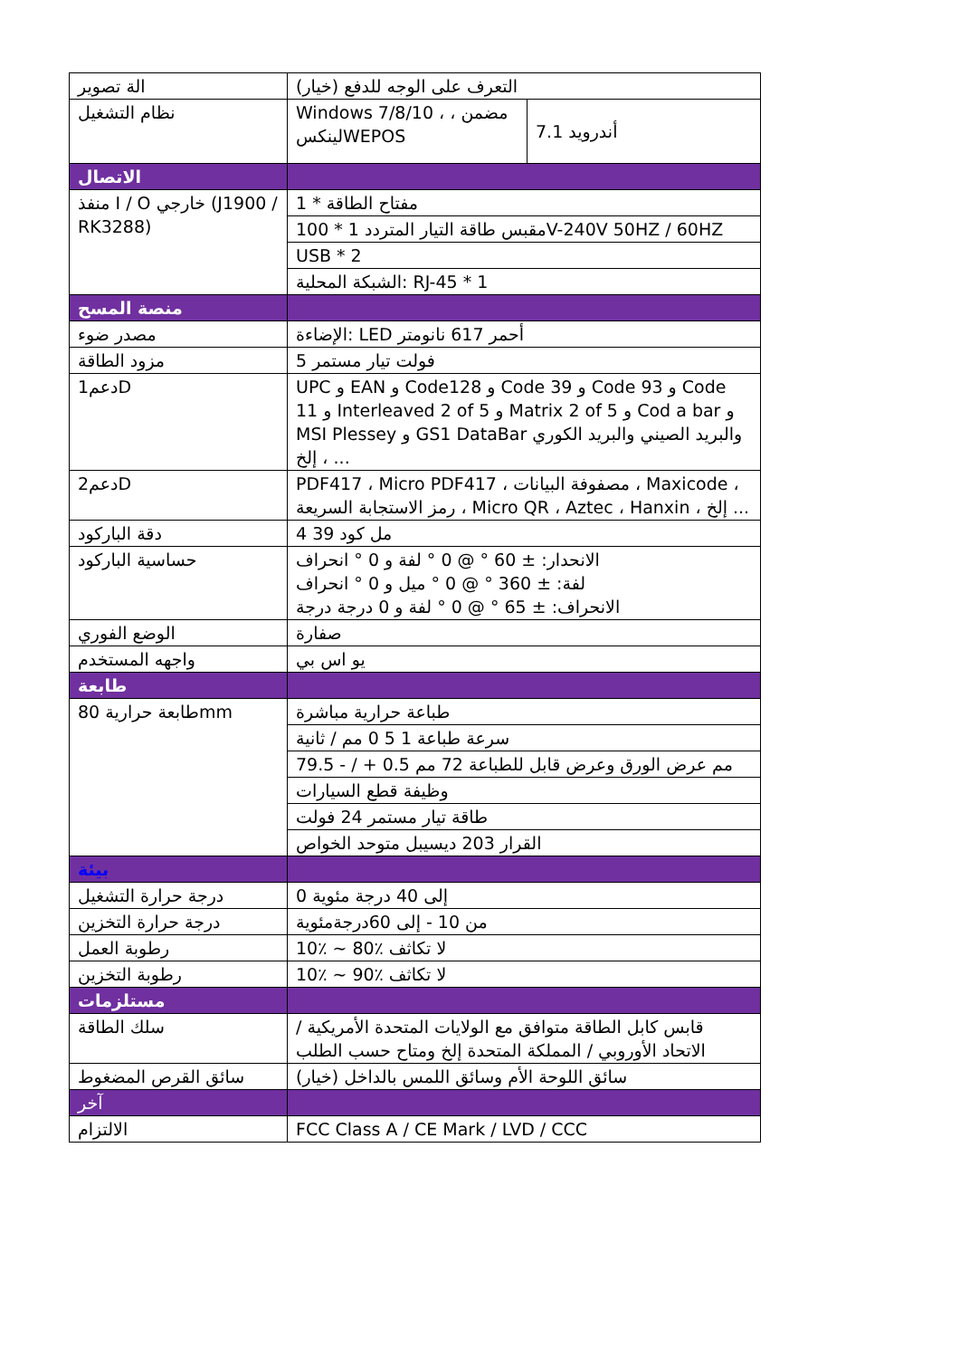| الة تصوير | التعرف على الوجه للدفع (خيار) | |
| نظام التشغيل | Windows 7/8/10 ، مضمن ، لينكسWEPOS | أندرويد 7.1 |
| الاتصال | | |
| منفذ I / O خارجي (J1900 / RK3288) | 1 * مفتاح الطاقة | |
| | مقبس طاقة التيار المتردد 1 * 100V-240V 50HZ / 60HZ | |
| | USB * 2 | |
| | الشبكة المحلية: RJ-45 * 1 | |
| منصة المسح | | |
| مصدر ضوء | الإضاءة: LED أحمر 617 نانومتر | |
| مزود الطاقة | 5 فولت تيار مستمر | |
| دعم1D | UPC و EAN و Code128 و Code 39 و Code 93 و Code 11 و Interleaved 2 of 5 و Matrix 2 of 5 و Cod a bar و MSI Plessey و GS1 DataBar والبريد الصيني والبريد الكوري ، إلخ ... | |
| دعم2D | PDF417 ، Micro PDF417 ، مصفوفة البيانات ، Maxicode ، رمز الاستجابة السريعة ، Micro QR ، Aztec ، Hanxin ، إلخ ... | |
| دقة الباركود | 4 مل كود 39 | |
| حساسية الباركود | الانحدار: ± 60 ° @ 0 ° لفة و 0 ° انحراف لفة: ± 360 ° @ 0 ° ميل و 0 ° انحراف الانحراف: ± 65 ° @ 0 ° لفة و 0 درجة درجة | |
| الوضع الفوري | صفارة | |
| واجهه المستخدم | يو اس بي | |
| طابعة | | |
| طابعة حرارية 80mm | طباعة حرارية مباشرة | |
| | سرعة طباعة 1 5 0 مم / ثانية | |
| | مم عرض الورق وعرض قابل للطباعة 72 مم 0.5 + / - 79.5 | |
| | وظيفة قطع السيارات | |
| | طاقة تيار مستمر 24 فولت | |
| | القرار 203 ديسيبل متوحد الخواص | |
| بيئة | | |
| درجة حرارة التشغيل | 0 إلى 40 درجة مئوية | |
| درجة حرارة التخزين | من 10 - إلى 60درجةمئوية | |
| رطوبة العمل | 10٪ ~ 80٪ لا تكاثف | |
| رطوبة التخزين | 10٪ ~ 90٪ لا تكاثف | |
| مستلزمات | | |
| سلك الطاقة | قابس كابل الطاقة متوافق مع الولايات المتحدة الأمريكية / الاتحاد الأوروبي / المملكة المتحدة إلخ ومتاح حسب الطلب | |
| سائق القرص المضغوط | سائق اللوحة الأم وسائق اللمس بالداخل (خيار) | |
| آخر | | |
| الالتزام | FCC Class A / CE Mark / LVD / CCC | |